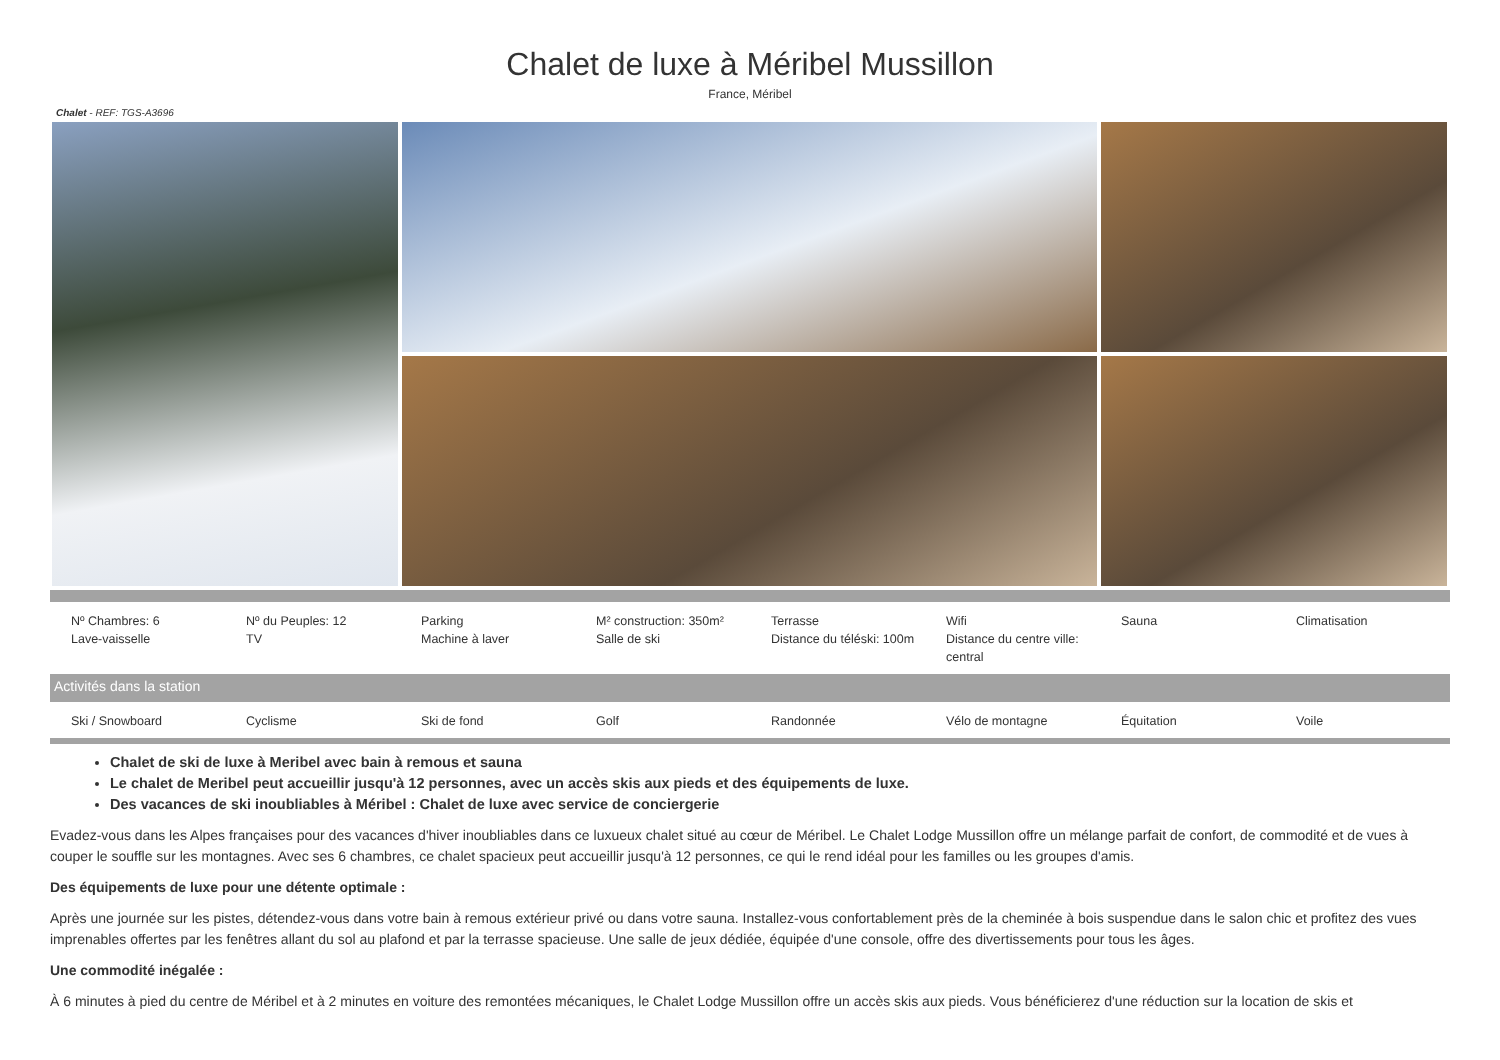Chalet de luxe à Méribel Mussillon
France, Méribel
Chalet - REF: TGS-A3696
| Nº Chambres: 6 Lave-vaisselle | Nº du Peuples: 12 TV | Parking Machine à laver | M² construction: 350m² Salle de ski | Terrasse Distance du téléski: 100m | Wifi Distance du centre ville: central | Sauna | Climatisation |
Activités dans la station
| Ski / Snowboard | Cyclisme | Ski de fond | Golf | Randonnée | Vélo de montagne | Équitation | Voile |
Chalet de ski de luxe à Meribel avec bain à remous et sauna
Le chalet de Meribel peut accueillir jusqu'à 12 personnes, avec un accès skis aux pieds et des équipements de luxe.
Des vacances de ski inoubliables à Méribel : Chalet de luxe avec service de conciergerie
Evadez-vous dans les Alpes françaises pour des vacances d'hiver inoubliables dans ce luxueux chalet situé au cœur de Méribel. Le Chalet Lodge Mussillon offre un mélange parfait de confort, de commodité et de vues à couper le souffle sur les montagnes. Avec ses 6 chambres, ce chalet spacieux peut accueillir jusqu'à 12 personnes, ce qui le rend idéal pour les familles ou les groupes d'amis.
Des équipements de luxe pour une détente optimale :
Après une journée sur les pistes, détendez-vous dans votre bain à remous extérieur privé ou dans votre sauna. Installez-vous confortablement près de la cheminée à bois suspendue dans le salon chic et profitez des vues imprenables offertes par les fenêtres allant du sol au plafond et par la terrasse spacieuse. Une salle de jeux dédiée, équipée d'une console, offre des divertissements pour tous les âges.
Une commodité inégalée :
À 6 minutes à pied du centre de Méribel et à 2 minutes en voiture des remontées mécaniques, le Chalet Lodge Mussillon offre un accès skis aux pieds. Vous bénéficierez d'une réduction sur la location de skis et